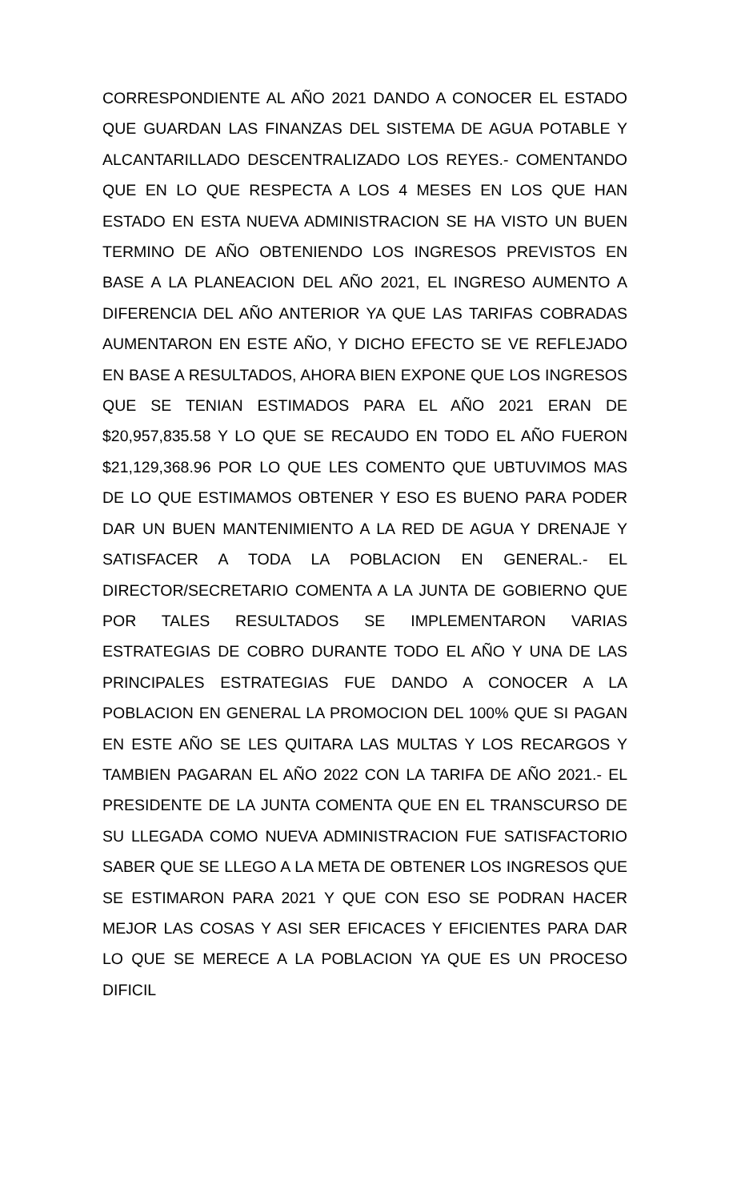CORRESPONDIENTE AL AÑO 2021 DANDO A CONOCER EL ESTADO QUE GUARDAN LAS FINANZAS DEL SISTEMA DE AGUA POTABLE Y ALCANTARILLADO DESCENTRALIZADO LOS REYES.- COMENTANDO QUE EN LO QUE RESPECTA A LOS 4 MESES EN LOS QUE HAN ESTADO EN ESTA NUEVA ADMINISTRACION SE HA VISTO UN BUEN TERMINO DE AÑO OBTENIENDO LOS INGRESOS PREVISTOS EN BASE A LA PLANEACION DEL AÑO 2021, EL INGRESO AUMENTO A DIFERENCIA DEL AÑO ANTERIOR YA QUE LAS TARIFAS COBRADAS AUMENTARON EN ESTE AÑO, Y DICHO EFECTO SE VE REFLEJADO EN BASE A RESULTADOS, AHORA BIEN EXPONE QUE LOS INGRESOS QUE SE TENIAN ESTIMADOS PARA EL AÑO 2021 ERAN DE $20,957,835.58 Y LO QUE SE RECAUDO EN TODO EL AÑO FUERON $21,129,368.96 POR LO QUE LES COMENTO QUE UBTUVIMOS MAS DE LO QUE ESTIMAMOS OBTENER Y ESO ES BUENO PARA PODER DAR UN BUEN MANTENIMIENTO A LA RED DE AGUA Y DRENAJE Y SATISFACER A TODA LA POBLACION EN GENERAL.- EL DIRECTOR/SECRETARIO COMENTA A LA JUNTA DE GOBIERNO QUE POR TALES RESULTADOS SE IMPLEMENTARON VARIAS ESTRATEGIAS DE COBRO DURANTE TODO EL AÑO Y UNA DE LAS PRINCIPALES ESTRATEGIAS FUE DANDO A CONOCER A LA POBLACION EN GENERAL LA PROMOCION DEL 100% QUE SI PAGAN EN ESTE AÑO SE LES QUITARA LAS MULTAS Y LOS RECARGOS Y TAMBIEN PAGARAN EL AÑO 2022 CON LA TARIFA DE AÑO 2021.- EL PRESIDENTE DE LA JUNTA COMENTA QUE EN EL TRANSCURSO DE SU LLEGADA COMO NUEVA ADMINISTRACION FUE SATISFACTORIO SABER QUE SE LLEGO A LA META DE OBTENER LOS INGRESOS QUE SE ESTIMARON PARA 2021 Y QUE CON ESO SE PODRAN HACER MEJOR LAS COSAS Y ASI SER EFICACES Y EFICIENTES PARA DAR LO QUE SE MERECE A LA POBLACION YA QUE ES UN PROCESO DIFICIL